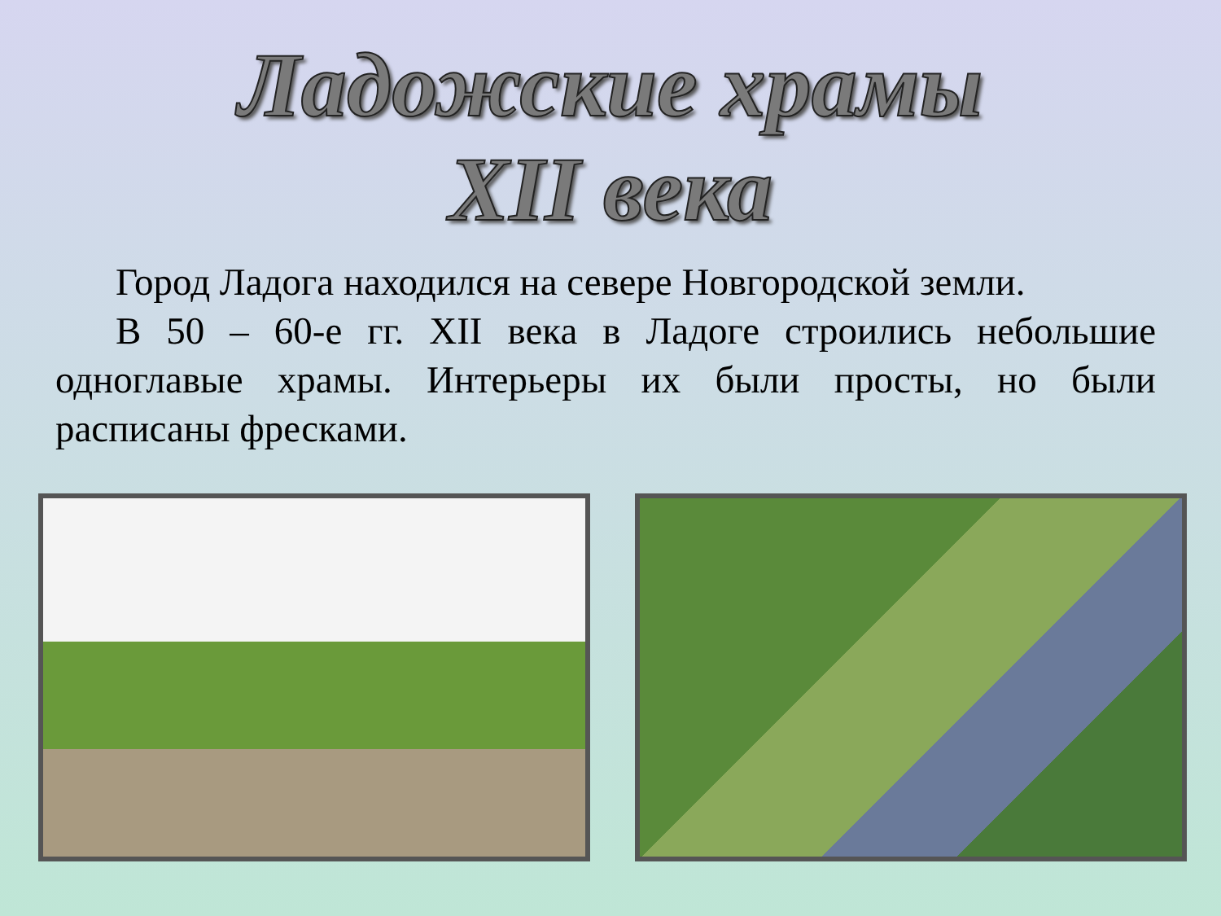Ладожские храмы
XII века
Город Ладога находился на севере Новгородской земли.
В 50 – 60-е гг. XII века в Ладоге строились небольшие одноглавые храмы. Интерьеры их были просты, но были расписаны фресками.